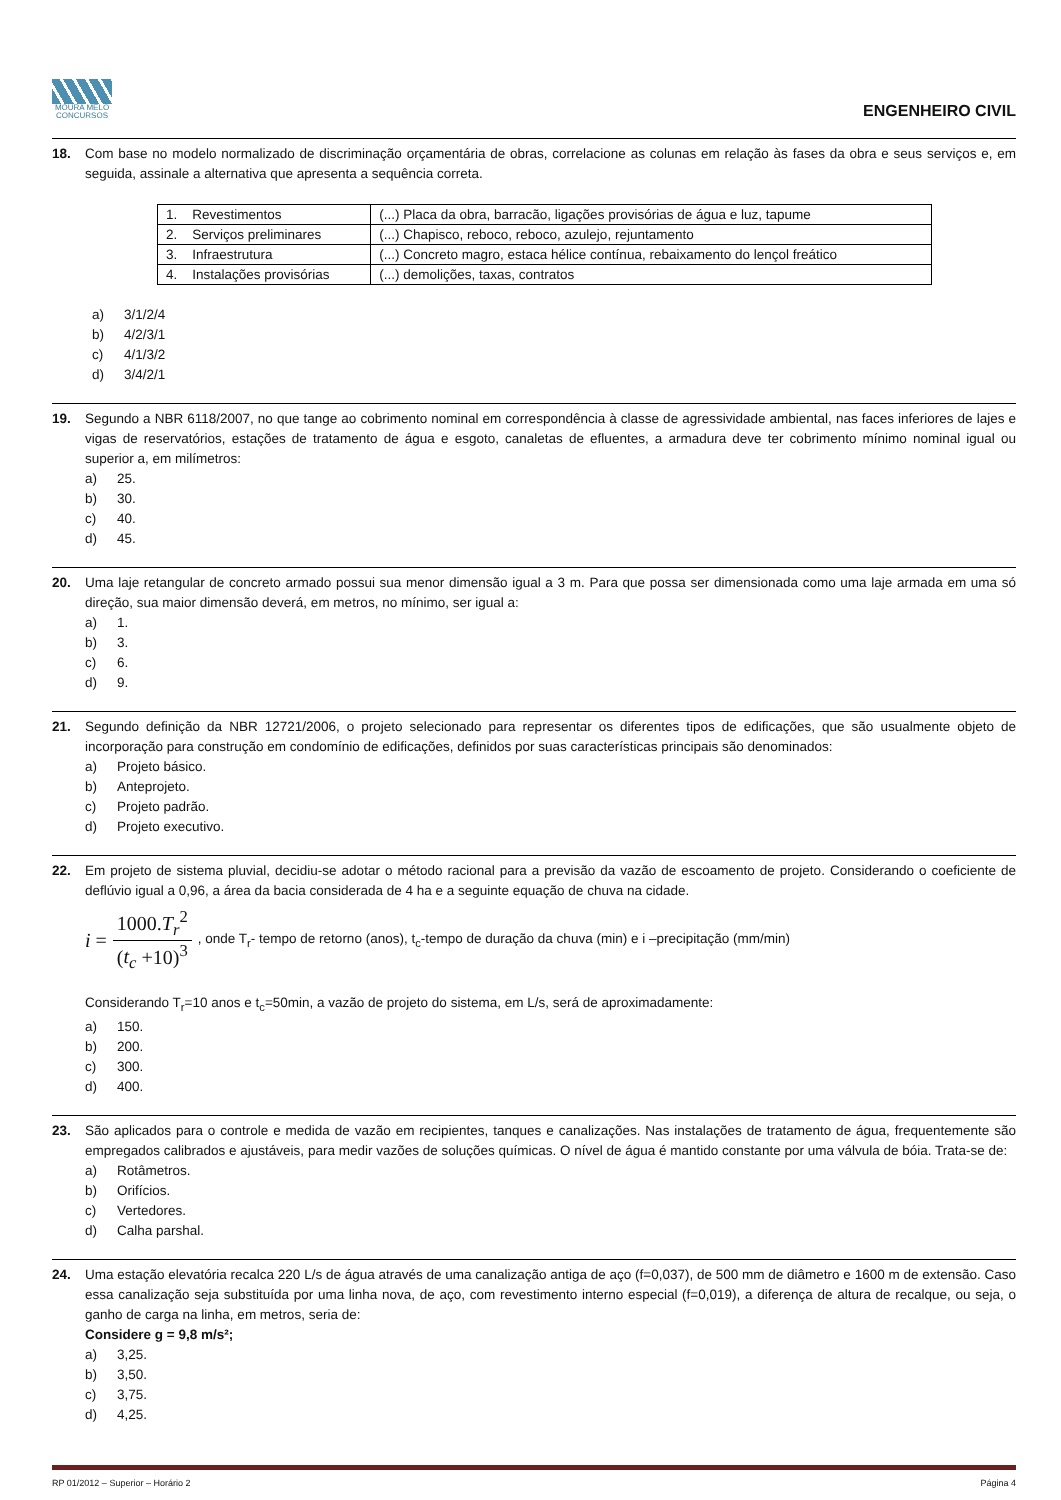MOURA MELO
CONCURSOS
ENGENHEIRO CIVIL
18. Com base no modelo normalizado de discriminação orçamentária de obras, correlacione as colunas em relação às fases da obra e seus serviços e, em seguida, assinale a alternativa que apresenta a sequência correta.
| 1. Revestimentos | (...) Placa da obra, barracão, ligações provisórias de água e luz, tapume |
| 2. Serviços preliminares | (...) Chapisco, reboco, reboco, azulejo, rejuntamento |
| 3. Infraestrutura | (...) Concreto magro, estaca hélice contínua, rebaixamento do lençol freático |
| 4. Instalações provisórias | (...) demolições, taxas, contratos |
a) 3/1/2/4
b) 4/2/3/1
c) 4/1/3/2
d) 3/4/2/1
19. Segundo a NBR 6118/2007, no que tange ao cobrimento nominal em correspondência à classe de agressividade ambiental, nas faces inferiores de lajes e vigas de reservatórios, estações de tratamento de água e esgoto, canaletas de efluentes, a armadura deve ter cobrimento mínimo nominal igual ou superior a, em milímetros:
a) 25.
b) 30.
c) 40.
d) 45.
20. Uma laje retangular de concreto armado possui sua menor dimensão igual a 3 m. Para que possa ser dimensionada como uma laje armada em uma só direção, sua maior dimensão deverá, em metros, no mínimo, ser igual a:
a) 1.
b) 3.
c) 6.
d) 9.
21. Segundo definição da NBR 12721/2006, o projeto selecionado para representar os diferentes tipos de edificações, que são usualmente objeto de incorporação para construção em condomínio de edificações, definidos por suas características principais são denominados:
a) Projeto básico.
b) Anteprojeto.
c) Projeto padrão.
d) Projeto executivo.
22. Em projeto de sistema pluvial, decidiu-se adotar o método racional para a previsão da vazão de escoamento de projeto. Considerando o coeficiente de deflúvio igual a 0,96, a área da bacia considerada de 4 ha e a seguinte equação de chuva na cidade.
i =
1000.T<sub>r</sub><sup>2</sup>
(t<sub>c</sub> +10)<sup>3</sup>
, onde T<sub>r</sub>- tempo de retorno (anos), t<sub>c</sub>-tempo de duração da chuva (min) e i –precipitação (mm/min)
Considerando T<sub>r</sub>=10 anos e t<sub>c</sub>=50min, a vazão de projeto do sistema, em L/s, será de aproximadamente:
a) 150.
b) 200.
c) 300.
d) 400.
23. São aplicados para o controle e medida de vazão em recipientes, tanques e canalizações. Nas instalações de tratamento de água, frequentemente são empregados calibrados e ajustáveis, para medir vazões de soluções químicas. O nível de água é mantido constante por uma válvula de bóia. Trata-se de:
a) Rotâmetros.
b) Orifícios.
c) Vertedores.
d) Calha parshal.
24. Uma estação elevatória recalca 220 L/s de água através de uma canalização antiga de aço (f=0,037), de 500 mm de diâmetro e 1600 m de extensão. Caso essa canalização seja substituída por uma linha nova, de aço, com revestimento interno especial (f=0,019), a diferença de altura de recalque, ou seja, o ganho de carga na linha, em metros, seria de:
Considere g = 9,8 m/s²;
a) 3,25.
b) 3,50.
c) 3,75.
d) 4,25.
RP 01/2012 – Superior – Horário 2 Página 4